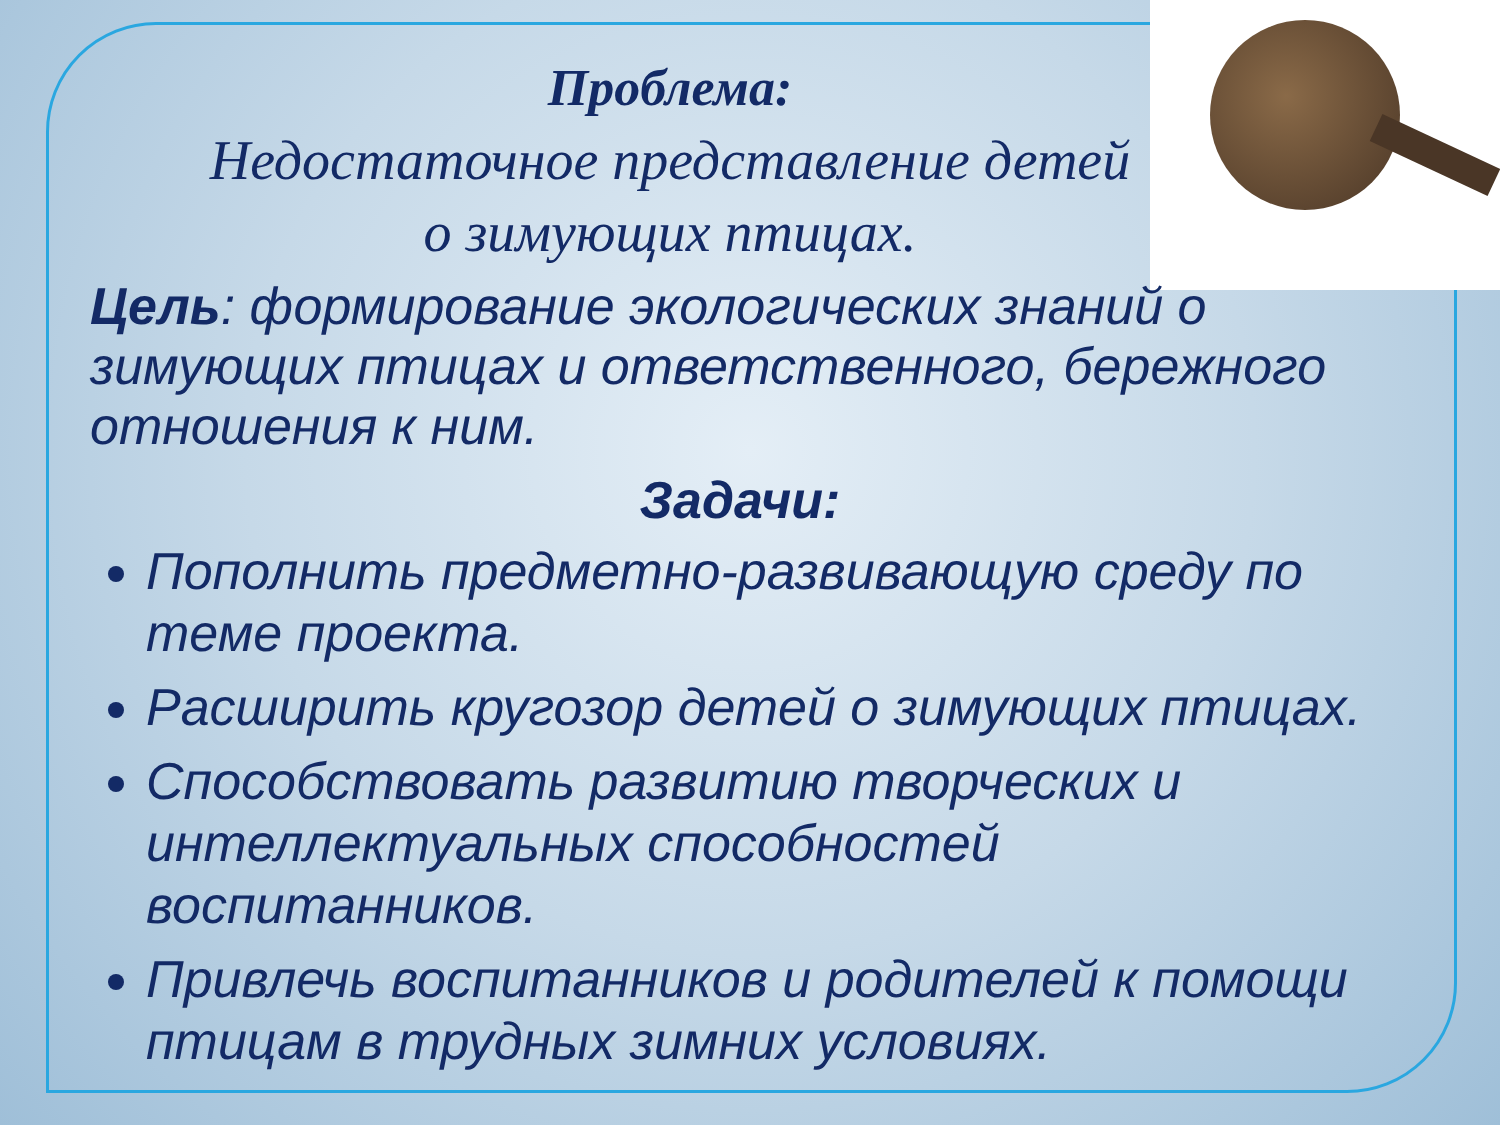Проблема:
Недостаточное представление детей
о зимующих птицах.
Цель: формирование экологических знаний о зимующих птицах и ответственного, бережного отношения к ним.
Задачи:
Пополнить предметно-развивающую среду по теме проекта.
Расширить кругозор детей о зимующих птицах.
Способствовать развитию творческих и интеллектуальных способностей воспитанников.
Привлечь воспитанников и родителей к помощи птицам в трудных зимних условиях.